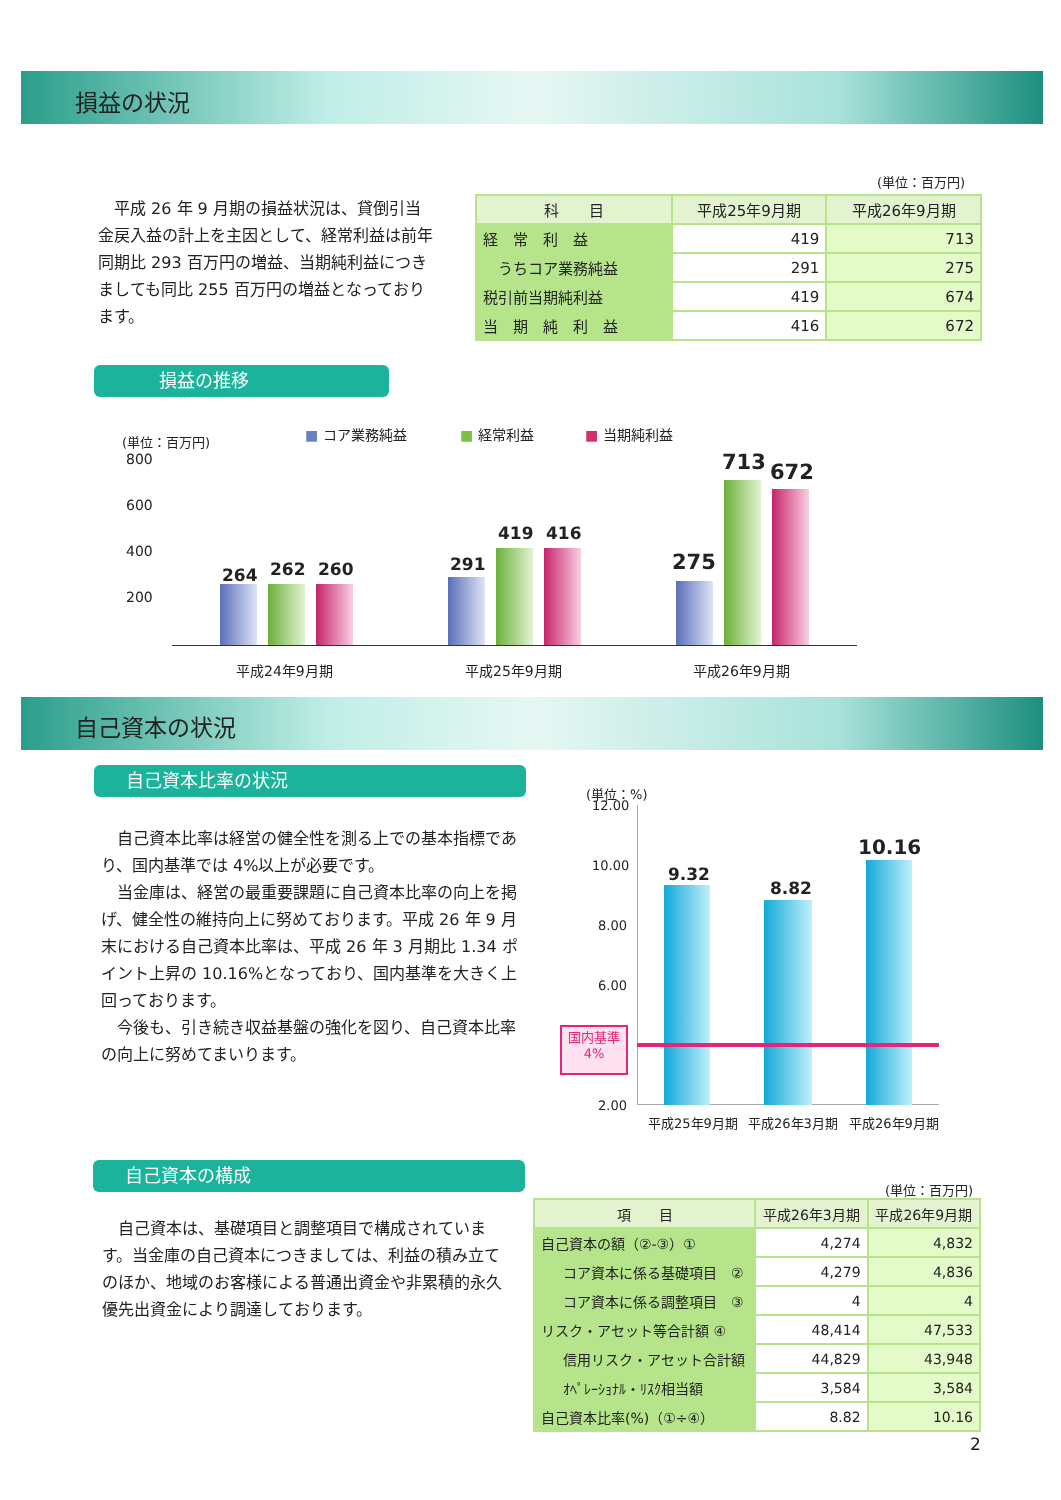損益の状況
　平成 26 年 9 月期の損益状況は、貸倒引当金戻入益の計上を主因として、経常利益は前年同期比 293 百万円の増益、当期純利益につきましても同比 255 百万円の増益となっております。
(単位：百万円)
| 科 目 | 平成25年9月期 | 平成26年9月期 |
| --- | --- | --- |
| 経 常 利 益 | 419 | 713 |
| うちコア業務純益 | 291 | 275 |
| 税引前当期純利益 | 419 | 674 |
| 当 期 純 利 益 | 416 | 672 |
損益の推移
(単位：百万円) ■ コア業務純益 ■ 経常利益 ■ 当期純利益
800
600
400
200
264 262 260 291
419 416
275
713 672
平成24年9月期 平成25年9月期 平成26年9月期
自己資本の状況
自己資本比率の状況
　自己資本比率は経営の健全性を測る上での基本指標であり、国内基準では 4%以上が必要です。
　当金庫は、経営の最重要課題に自己資本比率の向上を掲げ、健全性の維持向上に努めております。平成 26 年 9 月末における自己資本比率は、平成 26 年 3 月期比 1.34 ポイント上昇の 10.16%となっており、国内基準を大きく上回っております。
　今後も、引き続き収益基盤の強化を図り、自己資本比率の向上に努めてまいります。
(単位：%)
12.00
10.00
8.00
6.00
2.00
9.32
8.82
10.16
国内基準
4%
平成25年9月期 平成26年3月期 平成26年9月期
自己資本の構成
　自己資本は、基礎項目と調整項目で構成されています。当金庫の自己資本につきましては、利益の積み立てのほか、地域のお客様による普通出資金や非累積的永久優先出資金により調達しております。
(単位：百万円)
| 項 目 | 平成26年3月期 | 平成26年9月期 |
| --- | --- | --- |
| 自己資本の額（②-③）① | 4,274 | 4,832 |
| コア資本に係る基礎項目 ② | 4,279 | 4,836 |
| コア資本に係る調整項目 ③ | 4 | 4 |
| リスク・アセット等合計額 ④ | 48,414 | 47,533 |
| 信用リスク・アセット合計額 | 44,829 | 43,948 |
| ｵﾍﾟﾚｰｼｮﾅﾙ・ﾘｽｸ相当額 | 3,584 | 3,584 |
| 自己資本比率(%)（①÷④） | 8.82 | 10.16 |
2